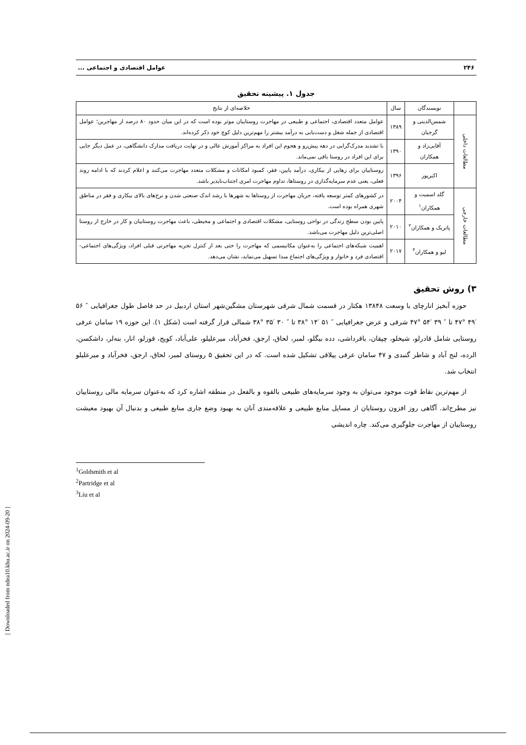۲۴۶ عوامل اقتصادی و اجتماعی ...
جدول ۱. پیشینه تحقیق
| | نویسندگان | سال | خلاصه‌ای از نتایج |
| مطالعات داخلی | شمس‌الدینی و گرجیان | ۱۳۸۹ | عوامل متعدد اقتصادی، اجتماعی و طبیعی در مهاجرت روستاییان موثر بوده است که در این میان حدود ۸۰ درصد از مهاجرین؛ عوامل اقتصادی از جمله شغل و دست‌یابی به درآمد بیشتر را مهم‌ترین دلیل کوچ خود ذکر کرده‌اند. |
| | آقایی‌زاد و همکاران | ۱۳۹۰ | با تشدید مدرک‌گرایی در دهه پیش‌رو و هجوم این افراد به مراکز آموزش عالی و در نهایت دریافت مدارک دانشگاهی، در عمل دیگر جایی برای این افراد در روستا باقی نمی‌ماند. |
| | اکبرپور | ۱۳۹۶ | روستاییان برای رهایی از بیکاری، درآمد پایین، فقر، کمبود امکانات و مشکلات متعدد مهاجرت می‌کنند و اعلام کردند که با ادامه روند فعلی، یعنی عدم سرمایه‌گذاری در روستاها، تداوم مهاجرت امری اجتناب‌ناپذیر باشد. |
| مطالعات خارجی | گلد اسمیت و همکاران<sup>۱</sup> | ۲۰۰۴ | در کشورهای کمتر توسعه یافته، جریان مهاجرت از روستاها به شهرها با رشد اندک صنعتی شدن و نرخ‌های بالای بیکاری و فقر در مناطق شهری همراه بوده است. |
| | پاتریک و همکاران<sup>۲</sup> | ۲۰۱۰ | پایین بودن سطح زندگی در نواحی روستایی، مشکلات اقتصادی و اجتماعی و محیطی، باعث مهاجرت روستاییان و کار در خارج از روستا اصلی‌ترین دلیل مهاجرت می‌باشد. |
| | لیو و همکاران<sup>۳</sup> | ۲۰۱۷ | اهمیت شبکه‌های اجتماعی را به‌عنوان مکانیسمی که مهاجرت را حتی بعد از کنترل تجربه مهاجرتی قبلی افراد، ویژگی‌های اجتماعی-اقتصادی فرد و خانوار و ویژگی‌های اجتماع مبدا تسهیل می‌نماید، نشان می‌دهد. |
۳) روش تحقیق
حوزه آبخیز انارچای با وسعت ۱۳۸۴۸ هکتار در قسمت شمال شرقی شهرستان مشگین‌شهر استان اردبیل در حد فاصل طول جغرافیایی ″ ۵۶ ′۴۹ °۴۷ تا ″ ۳۹ ′۵۴ °۴۷ شرقی و عرض جغرافیایی ″ ۵۱ ′۱۴ °۳۸ تا ″ ۳۰ ′۳۵ °۳۸ شمالی قرار گرفته است (شکل ۱). این حوزه ۱۹ سامان عرفی روستایی شامل قادرلو، شیخلو، چپقان، باقرداشی، دده بیگلو، لمبر، لحاق، ارجق، فخرآباد، میرعلیلو، علی‌آباد، کویج، قوزلو، انار، بنه‌لر، داشکسن، الرده، لنج آباد و شاطر گنبدی و ۴۷ سامان عرفی ییلاقی تشکیل شده است. که در این تحقیق ۵ روستای لمبر، لحاق، ارجق، فخرآباد و میرعلیلو انتخاب شد.
از مهم‌ترین نقاط قوت موجود می‌توان به وجود سرمایه‌های طبیعی بالقوه و بالفعل در منطقه اشاره کرد که به‌عنوان سرمایه مالی روستاییان نیز مطرح‌اند. آگاهی روز افزون روستایان از مسایل منابع طبیعی و علاقه‌مندی آنان به بهبود وضع جاری منابع طبیعی و بدنبال آن بهبود معیشت روستاییان از مهاجرت جلوگیری می‌کند. چاره اندیشی
<sup>1</sup> Goldsmith et al
<sup>2</sup> Partridge et al
<sup>3</sup> Liu et al
[ Downloaded from ndea10.khu.ac.ir on 2024-09-20 ]